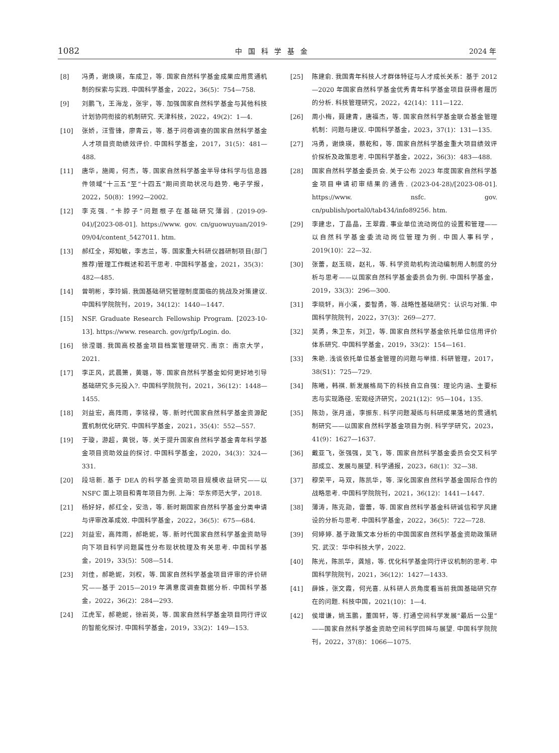1082 中国科学基金 2024 年
[8] 冯勇，谢焕瑛，车成卫，等. 国家自然科学基金成果应用贯通机制的探索与实践. 中国科学基金，2022，36(5)：754—758.
[9] 刘鹏飞，王海龙，张宇，等. 加强国家自然科学基金与其他科技计划协同衔接的机制研究. 天津科技，2022，49(2)：1—4.
[10] 张娇，汪雪锋，廖青云，等. 基于问卷调查的国家自然科学基金人才项目资助绩效评价. 中国科学基金，2017，31(5)：481—488.
[11] 唐华，施阁，何杰，等. 国家自然科学基金半导体科学与信息器件领域“十三五”至“十四五”期间资助状况与趋势. 电子学报，2022，50(8)：1992—2002.
[12] 李克强. “卡脖子”问题根子在基础研究薄弱. (2019-09-04)/[2023-08-01]. https://www. gov. cn/guowuyuan/2019-09/04/content_5427011. htm.
[13] 郝红全，郑知敏，李志兰，等. 国家重大科研仪器研制项目(部门推荐)管理工作概述和若干思考. 中国科学基金，2021，35(3)：482—485.
[14] 曾明彬，李玲娟. 我国基础研究管理制度面临的挑战及对策建议. 中国科学院院刊，2019，34(12)：1440—1447.
[15] NSF. Graduate Research Fellowship Program. [2023-10-13]. https://www. research. gov/grfp/Login. do.
[16] 徐滢璐. 我国高校基金项目档案管理研究. 南京：南京大学，2021.
[17] 李正风，武晨箫，黄璐，等. 国家自然科学基金如何更好地引导基础研究多元投入?. 中国科学院院刊，2021，36(12)：1448—1455.
[18] 刘益宏，高阵雨，李铭禄，等. 新时代国家自然科学基金资源配置机制优化研究. 中国科学基金，2021，35(4)：552—557.
[19] 于璇，游超，黄锐，等. 关于提升国家自然科学基金青年科学基金项目资助效益的探讨. 中国科学基金，2020，34(3)：324—331.
[20] 段培新. 基于 DEA 的科学基金资助项目规模收益研究——以 NSFC 面上项目和青年项目为例. 上海：华东师范大学，2018.
[21] 杨好好，郝红全，安浩，等. 新时期国家自然科学基金分类申请与评审改革成效. 中国科学基金，2022，36(5)：675—684.
[22] 刘益宏，高阵雨，郝艳妮，等. 新时代国家自然科学基金资助导向下项目科学问题属性分布现状梳理及有关思考. 中国科学基金，2019，33(5)：508—514.
[23] 刘佳，郝艳妮，刘权，等. 国家自然科学基金项目评审的评价研究——基于 2015—2019 年满意度调查数据分析. 中国科学基金，2022，36(2)：284—293.
[24] 江虎军，郝艳妮，徐岩英，等. 国家自然科学基金项目同行评议的智能化探讨. 中国科学基金，2019，33(2)：149—153.
[25] 陈建俞. 我国青年科技人才群体特征与人才成长关系：基于 2012—2020 年国家自然科学基金优秀青年科学基金项目获得者履历的分析. 科技管理研究，2022，42(14)：111—122.
[26] 周小梅，聂建青，唐福杰，等. 国家自然科学基金联合基金管理机制：问题与建议. 中国科学基金，2023，37(1)：131—135.
[27] 冯勇，谢焕瑛，蔡乾和，等. 国家自然科学基金重大项目绩效评价探析及政策思考. 中国科学基金，2022，36(3)：483—488.
[28] 国家自然科学基金委员会. 关于公布 2023 年度国家自然科学基金项目申请初审结果的通告. (2023-04-28)/[2023-08-01]. https://www. nsfc. gov. cn/publish/portal0/tab434/info89256. htm.
[29] 李建忠，丁晶晶，王翠霞. 事业单位流动岗位的设置和管理——以自然科学基金委流动岗位管理为例. 中国人事科学，2019(10)：22—32.
[30] 张蕾，赵玉晓，赵礼，等. 科学资助机构流动编制用人制度的分析与思考——以国家自然科学基金委员会为例. 中国科学基金，2019，33(3)：296—300.
[31] 李晓轩，肖小溪，娄智勇，等. 战略性基础研究：认识与对策. 中国科学院院刊，2022，37(3)：269—277.
[32] 吴勇，朱卫东，刘卫，等. 国家自然科学基金依托单位信用评价体系研究. 中国科学基金，2019，33(2)：154—161.
[33] 朱艳. 浅谈依托单位基金管理的问题与举措. 科研管理，2017，38(S1)：725—729.
[34] 陈曦，韩祺. 新发展格局下的科技自立自强：理论内涵、主要标志与实现路径. 宏观经济研究，2021(12)：95—104，135.
[35] 陈劲，张月遥，李振东. 科学问题凝练与科研成果落地的贯通机制研究——以国家自然科学基金项目为例. 科学学研究，2023，41(9)：1627—1637.
[36] 戴亚飞，张强强，吴飞，等. 国家自然科学基金委员会交叉科学部成立、发展与展望. 科学通报，2023，68(1)：32—38.
[37] 穆荣平，马双，陈凯华，等. 深化国家自然科学基金国际合作的战略思考. 中国科学院院刊，2021，36(12)：1441—1447.
[38] 薄涛，陈克勋，雷蕾，等. 国家自然科学基金科研诚信和学风建设的分析与思考. 中国科学基金，2022，36(5)：722—728.
[39] 何婷婷. 基于政策文本分析的中国国家自然科学基金资助政策研究. 武汉：华中科技大学，2022.
[40] 陈光，陈凯华，龚旭，等. 优化科学基金同行评议机制的思考. 中国科学院院刊，2021，36(12)：1427—1433.
[41] 薛姝，张文霞，何光喜. 从科研人员角度看当前我国基础研究存在的问题. 科技中国，2021(10)：1—4.
[42] 侯增谦，姚玉鹏，董国轩，等. 打通空间科学发展“最后一公里”——国家自然科学基金资助空间科学回眸与展望. 中国科学院院刊，2022，37(8)：1066—1075.